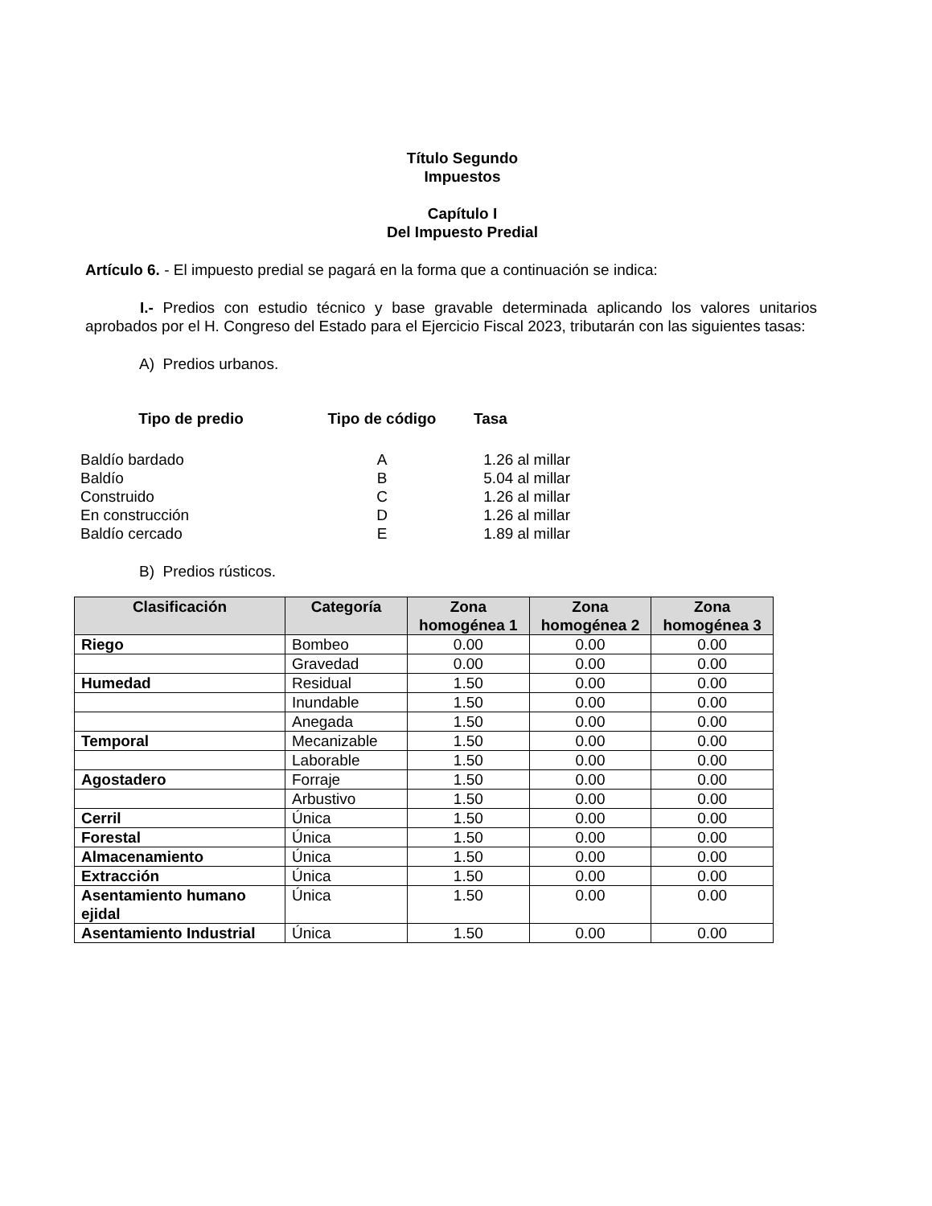Título Segundo
Impuestos
Capítulo I
Del Impuesto Predial
Artículo 6. - El impuesto predial se pagará en la forma que a continuación se indica:
I.- Predios con estudio técnico y base gravable determinada aplicando los valores unitarios aprobados por el H. Congreso del Estado para el Ejercicio Fiscal 2023, tributarán con las siguientes tasas:
A) Predios urbanos.
| Tipo de predio | Tipo de código | Tasa |
| --- | --- | --- |
| Baldío bardado | A | 1.26 al millar |
| Baldío | B | 5.04 al millar |
| Construido | C | 1.26 al millar |
| En construcción | D | 1.26 al millar |
| Baldío cercado | E | 1.89 al millar |
B) Predios rústicos.
| Clasificación | Categoría | Zona homogénea 1 | Zona homogénea 2 | Zona homogénea 3 |
| --- | --- | --- | --- | --- |
| Riego | Bombeo | 0.00 | 0.00 | 0.00 |
| | Gravedad | 0.00 | 0.00 | 0.00 |
| Humedad | Residual | 1.50 | 0.00 | 0.00 |
| | Inundable | 1.50 | 0.00 | 0.00 |
| | Anegada | 1.50 | 0.00 | 0.00 |
| Temporal | Mecanizable | 1.50 | 0.00 | 0.00 |
| | Laborable | 1.50 | 0.00 | 0.00 |
| Agostadero | Forraje | 1.50 | 0.00 | 0.00 |
| | Arbustivo | 1.50 | 0.00 | 0.00 |
| Cerril | Única | 1.50 | 0.00 | 0.00 |
| Forestal | Única | 1.50 | 0.00 | 0.00 |
| Almacenamiento | Única | 1.50 | 0.00 | 0.00 |
| Extracción | Única | 1.50 | 0.00 | 0.00 |
| Asentamiento humano ejidal | Única | 1.50 | 0.00 | 0.00 |
| Asentamiento Industrial | Única | 1.50 | 0.00 | 0.00 |